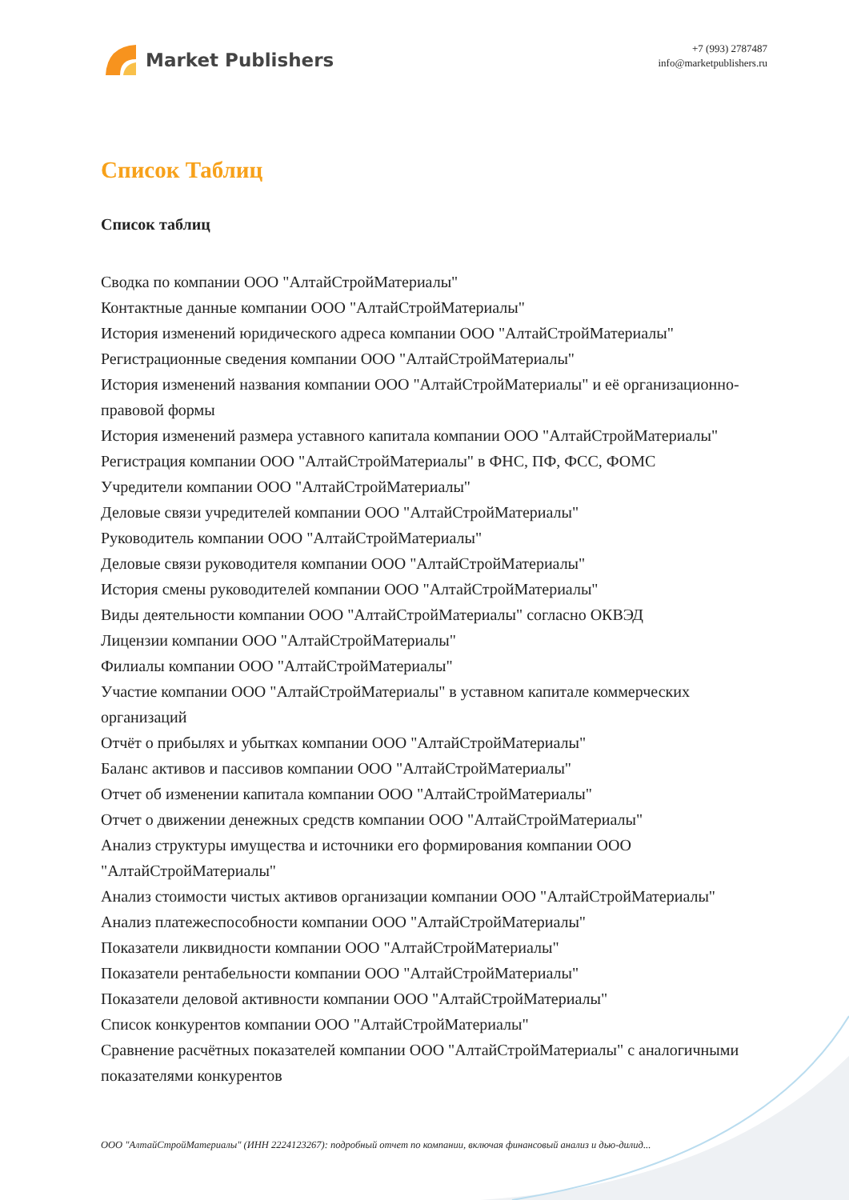Market Publishers
+7 (993) 2787487
info@marketpublishers.ru
Список Таблиц
Список таблиц
Сводка по компании ООО "АлтайСтройМатериалы"
Контактные данные компании ООО "АлтайСтройМатериалы"
История изменений юридического адреса компании ООО "АлтайСтройМатериалы"
Регистрационные сведения компании ООО "АлтайСтройМатериалы"
История изменений названия компании ООО "АлтайСтройМатериалы" и её организационно-правовой формы
История изменений размера уставного капитала компании ООО "АлтайСтройМатериалы"
Регистрация компании ООО "АлтайСтройМатериалы" в ФНС, ПФ, ФСС, ФОМС
Учредители компании ООО "АлтайСтройМатериалы"
Деловые связи учредителей компании ООО "АлтайСтройМатериалы"
Руководитель компании ООО "АлтайСтройМатериалы"
Деловые связи руководителя компании ООО "АлтайСтройМатериалы"
История смены руководителей компании ООО "АлтайСтройМатериалы"
Виды деятельности компании ООО "АлтайСтройМатериалы" согласно ОКВЭД
Лицензии компании ООО "АлтайСтройМатериалы"
Филиалы компании ООО "АлтайСтройМатериалы"
Участие компании ООО "АлтайСтройМатериалы" в уставном капитале коммерческих организаций
Отчёт о прибылях и убытках компании ООО "АлтайСтройМатериалы"
Баланс активов и пассивов компании ООО "АлтайСтройМатериалы"
Отчет об изменении капитала компании ООО "АлтайСтройМатериалы"
Отчет о движении денежных средств компании ООО "АлтайСтройМатериалы"
Анализ структуры имущества и источники его формирования компании ООО "АлтайСтройМатериалы"
Анализ стоимости чистых активов организации компании ООО "АлтайСтройМатериалы"
Анализ платежеспособности компании ООО "АлтайСтройМатериалы"
Показатели ликвидности компании ООО "АлтайСтройМатериалы"
Показатели рентабельности компании ООО "АлтайСтройМатериалы"
Показатели деловой активности компании ООО "АлтайСтройМатериалы"
Список конкурентов компании ООО "АлтайСтройМатериалы"
Сравнение расчётных показателей компании ООО "АлтайСтройМатериалы" с аналогичными показателями конкурентов
ООО "АлтайСтройМатериалы" (ИНН 2224123267): подробный отчет по компании, включая финансовый анализ и дью-дилид...